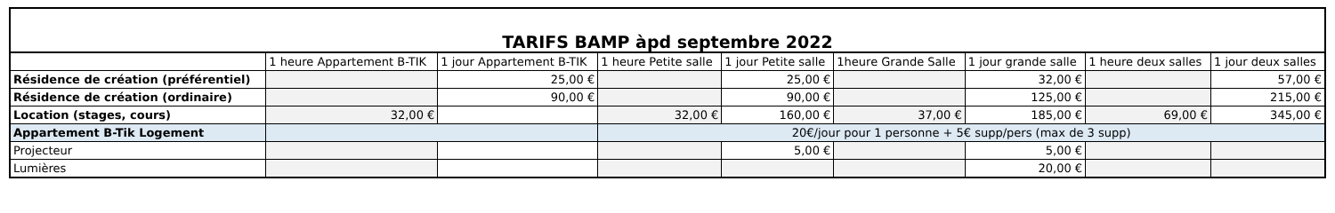| TARIFS BAMP àpd septembre 2022 | | | | | | | | |
| --- | --- | --- | --- | --- | --- | --- | --- | --- |
| | 1 heure Appartement B-TIK | 1 jour Appartement B-TIK | 1 heure Petite salle | 1 jour Petite salle | 1heure Grande Salle | 1 jour grande salle | 1 heure deux salles | 1 jour deux salles |
| Résidence de création (préférentiel) | | 25,00 € | | 25,00 € | | 32,00 € | | 57,00 € |
| Résidence de création (ordinaire) | | 90,00 € | | 90,00 € | | 125,00 € | | 215,00 € |
| Location (stages, cours) | 32,00 € | | 32,00 € | 160,00 € | 37,00 € | 185,00 € | 69,00 € | 345,00 € |
| Appartement B-Tik Logement | | | 20€/jour pour 1 personne + 5€ supp/pers (max de 3 supp) | | | | | |
| Projecteur | | | | 5,00 € | | 5,00 € | | |
| Lumières | | | | | | 20,00 € | | |